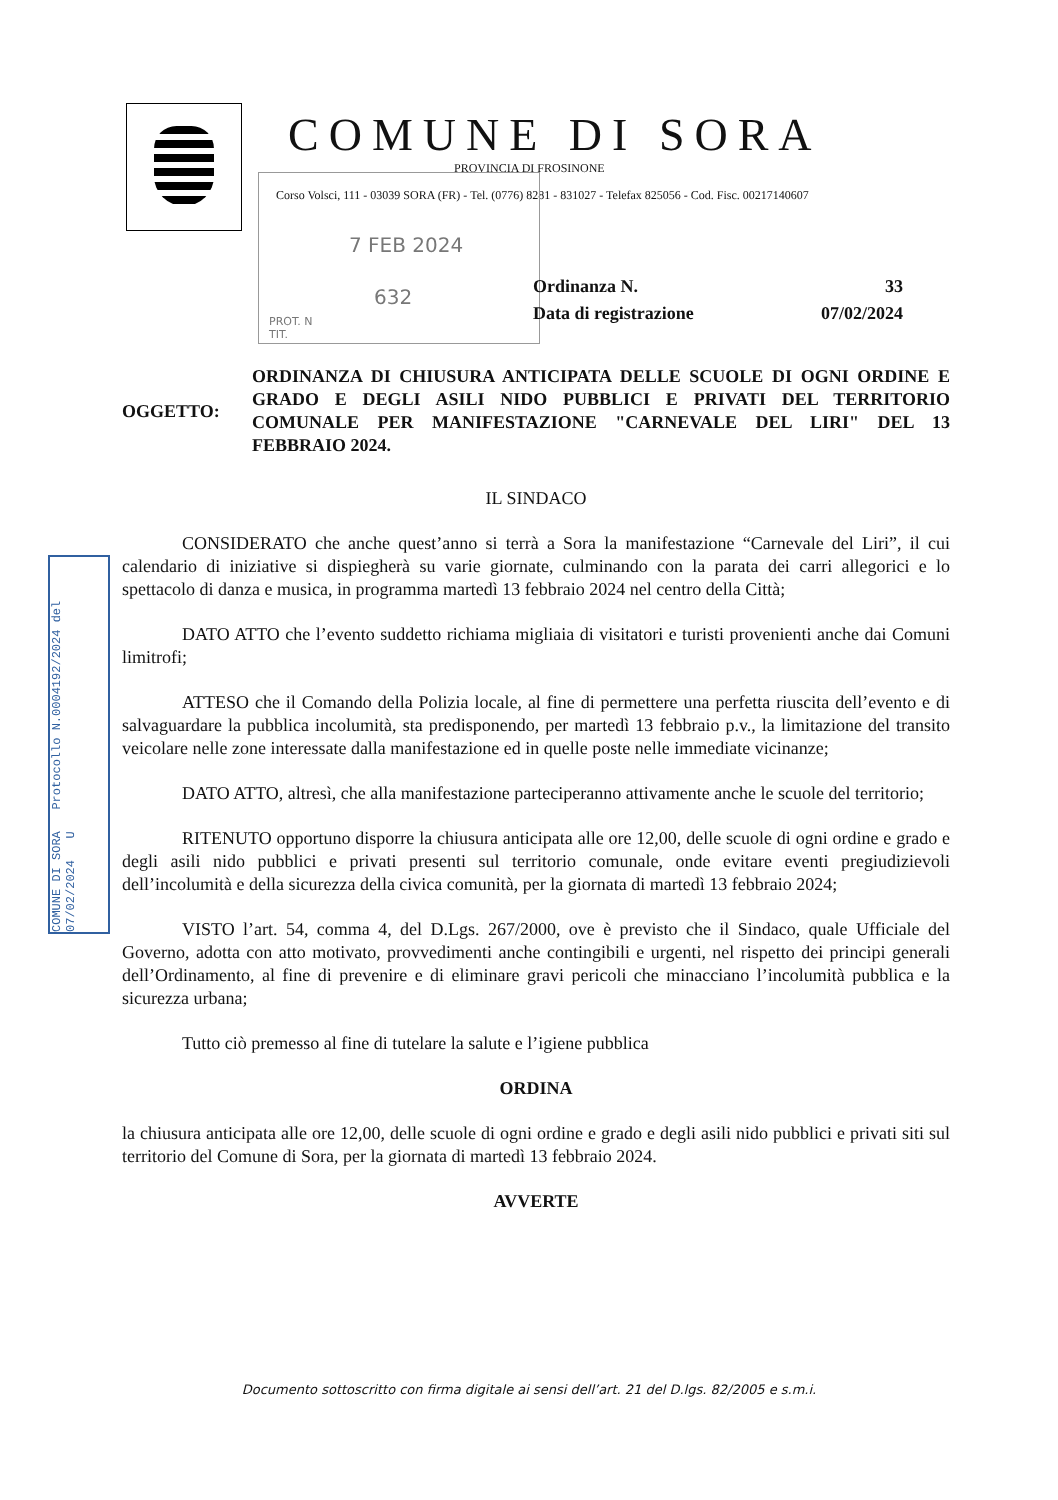COMUNE DI SORA
PROVINCIA DI FROSINONE
Corso Volsci, 111 - 03039 SORA (FR) - Tel. (0776) 8281 - 831027 - Telefax 825056 - Cod. Fisc. 00217140607
7 FEB 2024
632
PROT. N
TIT.
Ordinanza N. 33
Data di registrazione 07/02/2024
COMUNE DI SORA Protocollo N.0004192/2024 del 07/02/2024 U
OGGETTO: ORDINANZA DI CHIUSURA ANTICIPATA DELLE SCUOLE DI OGNI ORDINE E GRADO E DEGLI ASILI NIDO PUBBLICI E PRIVATI DEL TERRITORIO COMUNALE PER MANIFESTAZIONE "CARNEVALE DEL LIRI" DEL 13 FEBBRAIO 2024.
IL SINDACO
CONSIDERATO che anche quest’anno si terrà a Sora la manifestazione “Carnevale del Liri”, il cui calendario di iniziative si dispiegherà su varie giornate, culminando con la parata dei carri allegorici e lo spettacolo di danza e musica, in programma martedì 13 febbraio 2024 nel centro della Città;
DATO ATTO che l’evento suddetto richiama migliaia di visitatori e turisti provenienti anche dai Comuni limitrofi;
ATTESO che il Comando della Polizia locale, al fine di permettere una perfetta riuscita dell’evento e di salvaguardare la pubblica incolumità, sta predisponendo, per martedì 13 febbraio p.v., la limitazione del transito veicolare nelle zone interessate dalla manifestazione ed in quelle poste nelle immediate vicinanze;
DATO ATTO, altresì, che alla manifestazione parteciperanno attivamente anche le scuole del territorio;
RITENUTO opportuno disporre la chiusura anticipata alle ore 12,00, delle scuole di ogni ordine e grado e degli asili nido pubblici e privati presenti sul territorio comunale, onde evitare eventi pregiudizievoli dell’incolumità e della sicurezza della civica comunità, per la giornata di martedì 13 febbraio 2024;
VISTO l’art. 54, comma 4, del D.Lgs. 267/2000, ove è previsto che il Sindaco, quale Ufficiale del Governo, adotta con atto motivato, provvedimenti anche contingibili e urgenti, nel rispetto dei principi generali dell’Ordinamento, al fine di prevenire e di eliminare gravi pericoli che minacciano l’incolumità pubblica e la sicurezza urbana;
Tutto ciò premesso al fine di tutelare la salute e l’igiene pubblica
ORDINA
la chiusura anticipata alle ore 12,00, delle scuole di ogni ordine e grado e degli asili nido pubblici e privati siti sul territorio del Comune di Sora, per la giornata di martedì 13 febbraio 2024.
AVVERTE
Documento sottoscritto con firma digitale ai sensi dell’art. 21 del D.lgs. 82/2005 e s.m.i.